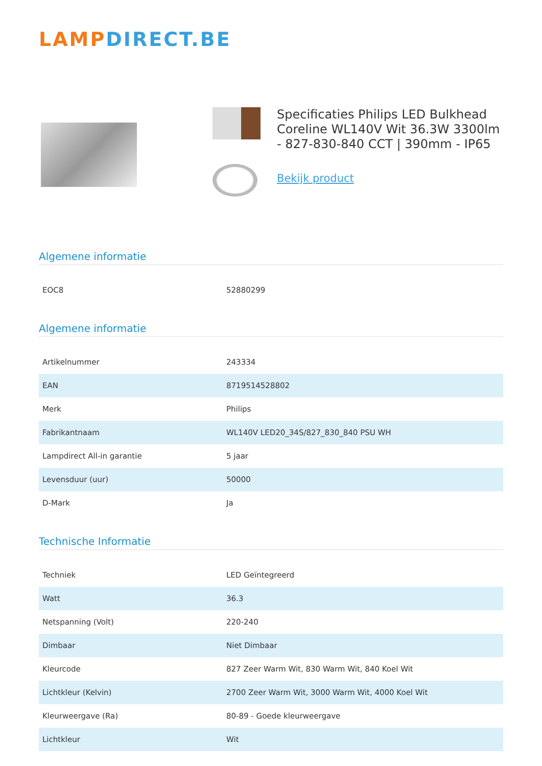LAMP DIRECT.BE
Specificaties Philips LED Bulkhead Coreline WL140V Wit 36.3W 3300lm - 827-830-840 CCT | 390mm - IP65
Bekijk product
Algemene informatie
| EOC8 | 52880299 |
Algemene informatie
| Artikelnummer | 243334 |
| EAN | 8719514528802 |
| Merk | Philips |
| Fabrikantnaam | WL140V LED20_34S/827_830_840 PSU WH |
| Lampdirect All-in garantie | 5 jaar |
| Levensduur (uur) | 50000 |
| D-Mark | Ja |
Technische Informatie
| Techniek | LED Geïntegreerd |
| Watt | 36.3 |
| Netspanning (Volt) | 220-240 |
| Dimbaar | Niet Dimbaar |
| Kleurcode | 827 Zeer Warm Wit, 830 Warm Wit, 840 Koel Wit |
| Lichtkleur (Kelvin) | 2700 Zeer Warm Wit, 3000 Warm Wit, 4000 Koel Wit |
| Kleurweergave (Ra) | 80-89 - Goede kleurweergave |
| Lichtkleur | Wit |